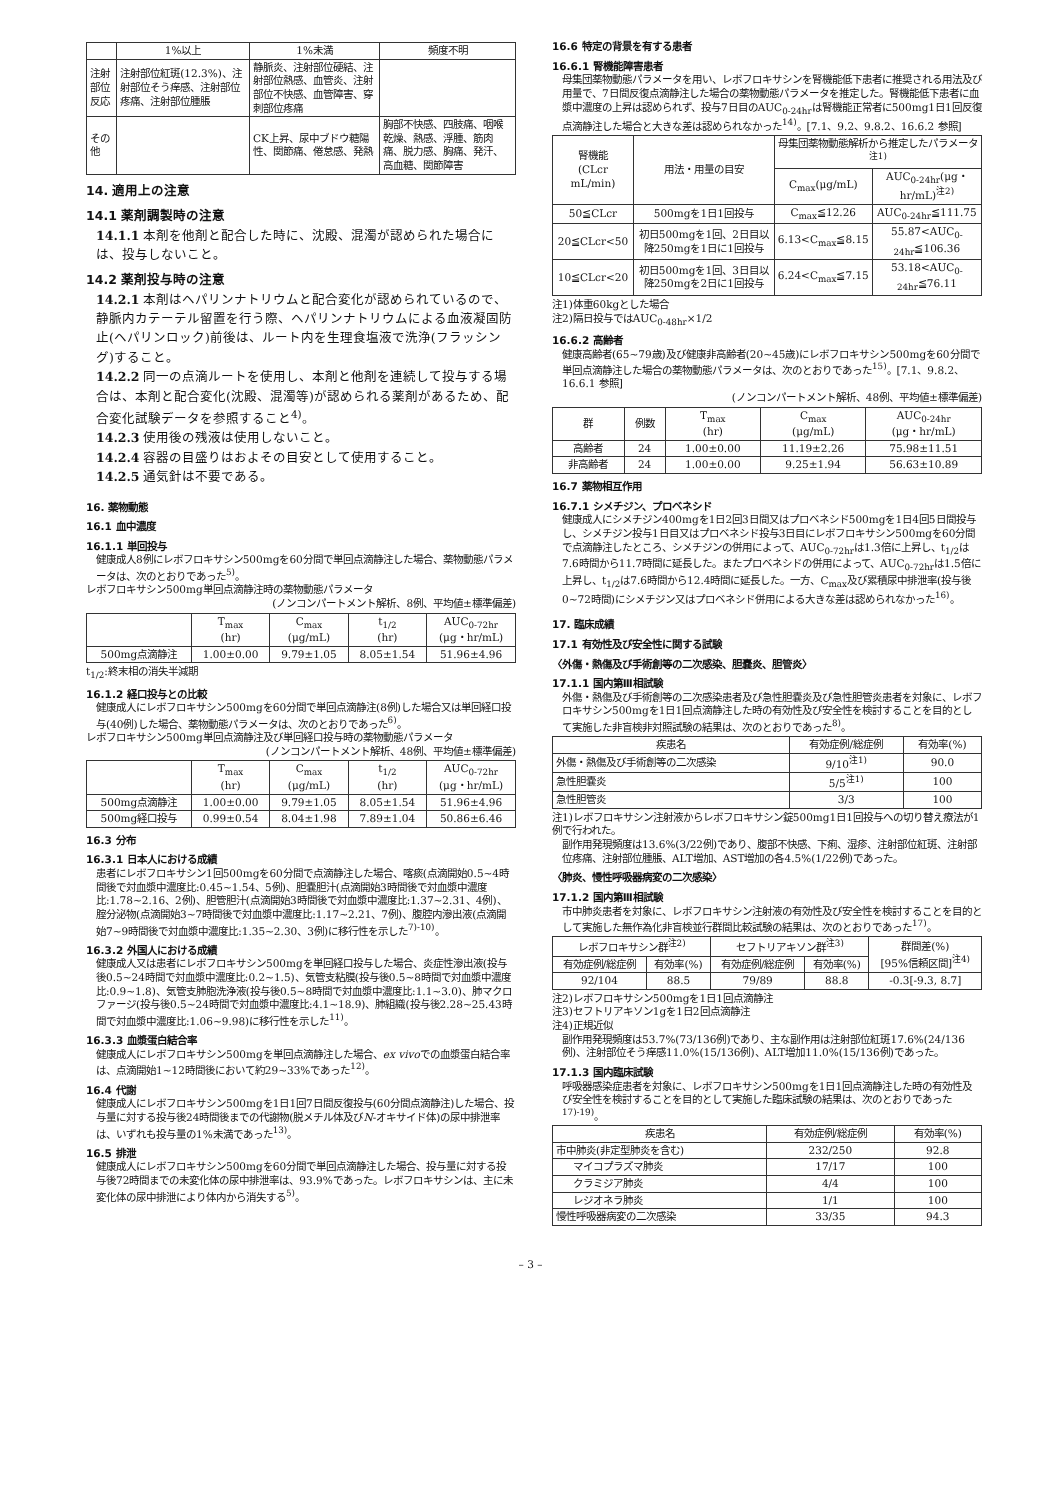| | 1%以上 | 1%未満 | 頻度不明 |
| --- | --- | --- | --- |
| 注射部位反応 | 注射部位紅斑(12.3%)、注射部位そう痒感、注射部位疼痛、注射部位腫脹 | 静脈炎、注射部位硬結、注射部位熱感、血管炎、注射部位不快感、血管障害、穿刺部位疼痛 | |
| その他 | | CK上昇、尿中ブドウ糖陽性、関節痛、倦怠感、発熱 | 胸部不快感、四肢痛、咽喉乾燥、熱感、浮腫、筋肉痛、脱力感、胸痛、発汗、高血糖、関節障害 |
14. 適用上の注意
14.1 薬剤調製時の注意
14.1.1 本剤を他剤と配合した時に、沈殿、混濁が認められた場合には、投与しないこと。
14.2 薬剤投与時の注意
14.2.1 本剤はヘパリンナトリウムと配合変化が認められているので、静脈内カテーテル留置を行う際、ヘパリンナトリウムによる血液凝固防止(ヘパリンロック)前後は、ルート内を生理食塩液で洗浄(フラッシング)すること。
14.2.2 同一の点滴ルートを使用し、本剤と他剤を連続して投与する場合は、本剤と配合変化(沈殿、混濁等)が認められる薬剤があるため、配合変化試験データを参照すること<sup>4)</sup>。
14.2.3 使用後の残液は使用しないこと。
14.2.4 容器の目盛りはおよその目安として使用すること。
14.2.5 通気針は不要である。
16. 薬物動態
16.1 血中濃度
16.1.1 単回投与
健康成人8例にレボフロキサシン500mgを60分間で単回点滴静注した場合、薬物動態パラメータは、次のとおりであった<sup>5)</sup>。
レボフロキサシン500mg単回点滴静注時の薬物動態パラメータ
(ノンコンパートメント解析、8例、平均値±標準偏差)
| | T<sub>max</sub> (hr) | C<sub>max</sub> (μg/mL) | t<sub>1/2</sub> (hr) | AUC<sub>0-72hr</sub> (μg・hr/mL) |
| --- | --- | --- | --- | --- |
| 500mg点滴静注 | 1.00±0.00 | 9.79±1.05 | 8.05±1.54 | 51.96±4.96 |
t<sub>1/2</sub>:終末相の消失半減期
16.1.2 経口投与との比較
健康成人にレボフロキサシン500mgを60分間で単回点滴静注(8例)した場合又は単回経口投与(40例)した場合、薬物動態パラメータは、次のとおりであった<sup>6)</sup>。
レボフロキサシン500mg単回点滴静注及び単回経口投与時の薬物動態パラメータ
(ノンコンパートメント解析、48例、平均値±標準偏差)
| | T<sub>max</sub> (hr) | C<sub>max</sub> (μg/mL) | t<sub>1/2</sub> (hr) | AUC<sub>0-72hr</sub> (μg・hr/mL) |
| --- | --- | --- | --- | --- |
| 500mg点滴静注 | 1.00±0.00 | 9.79±1.05 | 8.05±1.54 | 51.96±4.96 |
| 500mg経口投与 | 0.99±0.54 | 8.04±1.98 | 7.89±1.04 | 50.86±6.46 |
16.3 分布
16.3.1 日本人における成績
患者にレボフロキサシン1回500mgを60分間で点滴静注した場合、喀痰(点滴開始0.5~4時間後で対血漿中濃度比:0.45~1.54、5例)、胆嚢胆汁(点滴開始3時間後で対血漿中濃度比:1.78~2.16、2例)、胆管胆汁(点滴開始3時間後で対血漿中濃度比:1.37~2.31、4例)、腟分泌物(点滴開始3~7時間後で対血漿中濃度比:1.17~2.21、7例)、腹腔内滲出液(点滴開始7~9時間後で対血漿中濃度比:1.35~2.30、3例)に移行性を示した<sup>7)-10)</sup>。
16.3.2 外国人における成績
健康成人又は患者にレボフロキサシン500mgを単回経口投与した場合、炎症性滲出液(投与後0.5~24時間で対血漿中濃度比:0.2~1.5)、気管支粘膜(投与後0.5~8時間で対血漿中濃度比:0.9~1.8)、気管支肺胞洗浄液(投与後0.5~8時間で対血漿中濃度比:1.1~3.0)、肺マクロファージ(投与後0.5~24時間で対血漿中濃度比:4.1~18.9)、肺組織(投与後2.28~25.43時間で対血漿中濃度比:1.06~9.98)に移行性を示した<sup>11)</sup>。
16.3.3 血漿蛋白結合率
健康成人にレボフロキサシン500mgを単回点滴静注した場合、ex vivoでの血漿蛋白結合率は、点滴開始1~12時間後において約29~33%であった<sup>12)</sup>。
16.4 代謝
健康成人にレボフロキサシン500mgを1日1回7日間反復投与(60分間点滴静注)した場合、投与量に対する投与後24時間後までの代謝物(脱メチル体及びN-オキサイド体)の尿中排泄率は、いずれも投与量の1%未満であった<sup>13)</sup>。
16.5 排泄
健康成人にレボフロキサシン500mgを60分間で単回点滴静注した場合、投与量に対する投与後72時間までの未変化体の尿中排泄率は、93.9%であった。レボフロキサシンは、主に未変化体の尿中排泄により体内から消失する<sup>5)</sup>。
16.6 特定の背景を有する患者
16.6.1 腎機能障害患者
母集団薬物動態パラメータを用い、レボフロキサシンを腎機能低下患者に推奨される用法及び用量で、7日間反復点滴静注した場合の薬物動態パラメータを推定した。腎機能低下患者に血漿中濃度の上昇は認められず、投与7日目のAUC<sub>0-24hr</sub>は腎機能正常者に500mg1日1回反復点滴静注した場合と大きな差は認められなかった<sup>14)</sup>。[7.1、9.2、9.8.2、16.6.2 参照]
| 腎機能 (CLcr mL/min) | 用法・用量の目安 | 母集団薬物動態解析から推定したパラメータ<sup>注1)</sup> | |
| --- | --- | --- | --- |
| | | C<sub>max</sub>(μg/mL) | AUC<sub>0-24hr</sub>(μg・hr/mL)<sup>注2)</sup> |
| 50≦CLcr | 500mgを1日1回投与 | C<sub>max</sub>≦12.26 | AUC<sub>0-24hr</sub>≦111.75 |
| 20≦CLcr<50 | 初日500mgを1回、2日目以降250mgを1日に1回投与 | 6.13<C<sub>max</sub>≦8.15 | 55.87<AUC<sub>0-24hr</sub>≦106.36 |
| 10≦CLcr<20 | 初日500mgを1回、3日目以降250mgを2日に1回投与 | 6.24<C<sub>max</sub>≦7.15 | 53.18<AUC<sub>0-24hr</sub>≦76.11 |
注1)体重60kgとした場合
注2)隔日投与ではAUC<sub>0-48hr</sub>×1/2
16.6.2 高齢者
健康高齢者(65~79歳)及び健康非高齢者(20~45歳)にレボフロキサシン500mgを60分間で単回点滴静注した場合の薬物動態パラメータは、次のとおりであった<sup>15)</sup>。[7.1、9.8.2、16.6.1 参照]
(ノンコンパートメント解析、48例、平均値±標準偏差)
| 群 | 例数 | T<sub>max</sub> (hr) | C<sub>max</sub> (μg/mL) | AUC<sub>0-24hr</sub> (μg・hr/mL) |
| --- | --- | --- | --- | --- |
| 高齢者 | 24 | 1.00±0.00 | 11.19±2.26 | 75.98±11.51 |
| 非高齢者 | 24 | 1.00±0.00 | 9.25±1.94 | 56.63±10.89 |
16.7 薬物相互作用
16.7.1 シメチジン、プロベネシド
健康成人にシメチジン400mgを1日2回3日間又はプロベネシド500mgを1日4回5日間投与し、シメチジン投与1日目又はプロベネシド投与3日目にレボフロキサシン500mgを60分間で点滴静注したところ、シメチジンの併用によって、AUC<sub>0-72hr</sub>は1.3倍に上昇し、t<sub>1/2</sub>は7.6時間から11.7時間に延長した。またプロベネシドの併用によって、AUC<sub>0-72hr</sub>は1.5倍に上昇し、t<sub>1/2</sub>は7.6時間から12.4時間に延長した。一方、C<sub>max</sub>及び累積尿中排泄率(投与後0~72時間)にシメチジン又はプロベネシド併用による大きな差は認められなかった<sup>16)</sup>。
17. 臨床成績
17.1 有効性及び安全性に関する試験
〈外傷・熱傷及び手術創等の二次感染、胆嚢炎、胆管炎〉
17.1.1 国内第Ⅲ相試験
外傷・熱傷及び手術創等の二次感染患者及び急性胆嚢炎及び急性胆管炎患者を対象に、レボフロキサシン500mgを1日1回点滴静注した時の有効性及び安全性を検討することを目的として実施した非盲検非対照試験の結果は、次のとおりであった<sup>8)</sup>。
| 疾患名 | 有効症例/総症例 | 有効率(%) |
| --- | --- | --- |
| 外傷・熱傷及び手術創等の二次感染 | 9/10<sup>注1)</sup> | 90.0 |
| 急性胆嚢炎 | 5/5<sup>注1)</sup> | 100 |
| 急性胆管炎 | 3/3 | 100 |
注1)レボフロキサシン注射液からレボフロキサシン錠500mg1日1回投与への切り替え療法が1例で行われた。
副作用発現頻度は13.6%(3/22例)であり、腹部不快感、下痢、湿疹、注射部位紅斑、注射部位疼痛、注射部位腫脹、ALT増加、AST増加の各4.5%(1/22例)であった。
〈肺炎、慢性呼吸器病変の二次感染〉
17.1.2 国内第Ⅲ相試験
市中肺炎患者を対象に、レボフロキサシン注射液の有効性及び安全性を検討することを目的として実施した無作為化非盲検並行群間比較試験の結果は、次のとおりであった<sup>17)</sup>。
| レボフロキサシン群<sup>注2)</sup> | | セフトリアキソン群<sup>注3)</sup> | | 群間差(%) [95%信頼区間]<sup>注4)</sup> |
| --- | --- | --- | --- | --- |
| 有効症例/総症例 | 有効率(%) | 有効症例/総症例 | 有効率(%) | |
| 92/104 | 88.5 | 79/89 | 88.8 | -0.3[-9.3, 8.7] |
注2)レボフロキサシン500mgを1日1回点滴静注
注3)セフトリアキソン1gを1日2回点滴静注
注4)正規近似
副作用発現頻度は53.7%(73/136例)であり、主な副作用は注射部位紅斑17.6%(24/136例)、注射部位そう痒感11.0%(15/136例)、ALT増加11.0%(15/136例)であった。
17.1.3 国内臨床試験
呼吸器感染症患者を対象に、レボフロキサシン500mgを1日1回点滴静注した時の有効性及び安全性を検討することを目的として実施した臨床試験の結果は、次のとおりであった<sup>17)-19)</sup>。
| 疾患名 | 有効症例/総症例 | 有効率(%) |
| --- | --- | --- |
| 市中肺炎(非定型肺炎を含む) | 232/250 | 92.8 |
| マイコプラズマ肺炎 | 17/17 | 100 |
| クラミジア肺炎 | 4/4 | 100 |
| レジオネラ肺炎 | 1/1 | 100 |
| 慢性呼吸器病変の二次感染 | 33/35 | 94.3 |
– 3 –